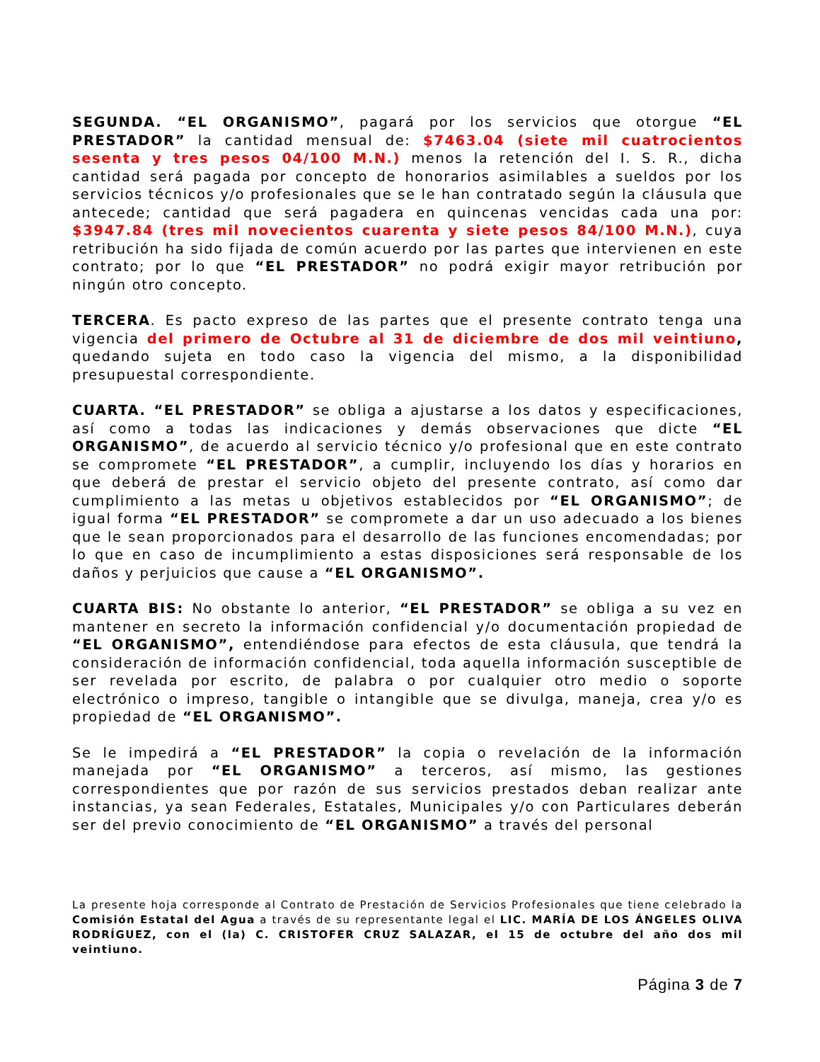SEGUNDA. “EL ORGANISMO”, pagará por los servicios que otorgue “EL PRESTADOR” la cantidad mensual de: $7463.04 (siete mil cuatrocientos sesenta y tres pesos 04/100 M.N.) menos la retención del I. S. R., dicha cantidad será pagada por concepto de honorarios asimilables a sueldos por los servicios técnicos y/o profesionales que se le han contratado según la cláusula que antecede; cantidad que será pagadera en quincenas vencidas cada una por: $3947.84 (tres mil novecientos cuarenta y siete pesos 84/100 M.N.), cuya retribución ha sido fijada de común acuerdo por las partes que intervienen en este contrato; por lo que “EL PRESTADOR” no podrá exigir mayor retribución por ningún otro concepto.
TERCERA. Es pacto expreso de las partes que el presente contrato tenga una vigencia del primero de Octubre al 31 de diciembre de dos mil veintiuno, quedando sujeta en todo caso la vigencia del mismo, a la disponibilidad presupuestal correspondiente.
CUARTA. “EL PRESTADOR” se obliga a ajustarse a los datos y especificaciones, así como a todas las indicaciones y demás observaciones que dicte “EL ORGANISMO”, de acuerdo al servicio técnico y/o profesional que en este contrato se compromete “EL PRESTADOR”, a cumplir, incluyendo los días y horarios en que deberá de prestar el servicio objeto del presente contrato, así como dar cumplimiento a las metas u objetivos establecidos por “EL ORGANISMO”; de igual forma “EL PRESTADOR” se compromete a dar un uso adecuado a los bienes que le sean proporcionados para el desarrollo de las funciones encomendadas; por lo que en caso de incumplimiento a estas disposiciones será responsable de los daños y perjuicios que cause a “EL ORGANISMO”.
CUARTA BIS: No obstante lo anterior, “EL PRESTADOR” se obliga a su vez en mantener en secreto la información confidencial y/o documentación propiedad de “EL ORGANISMO”, entendiéndose para efectos de esta cláusula, que tendrá la consideración de información confidencial, toda aquella información susceptible de ser revelada por escrito, de palabra o por cualquier otro medio o soporte electrónico o impreso, tangible o intangible que se divulga, maneja, crea y/o es propiedad de “EL ORGANISMO”.
Se le impedirá a “EL PRESTADOR” la copia o revelación de la información manejada por “EL ORGANISMO” a terceros, así mismo, las gestiones correspondientes que por razón de sus servicios prestados deban realizar ante instancias, ya sean Federales, Estatales, Municipales y/o con Particulares deberán ser del previo conocimiento de “EL ORGANISMO” a través del personal
La presente hoja corresponde al Contrato de Prestación de Servicios Profesionales que tiene celebrado la Comisión Estatal del Agua a través de su representante legal el LIC. MARÍA DE LOS ÁNGELES OLIVA RODRÍGUEZ, con el (la) C. CRISTOFER CRUZ SALAZAR, el 15 de octubre del año dos mil veintiuno.
Página 3 de 7